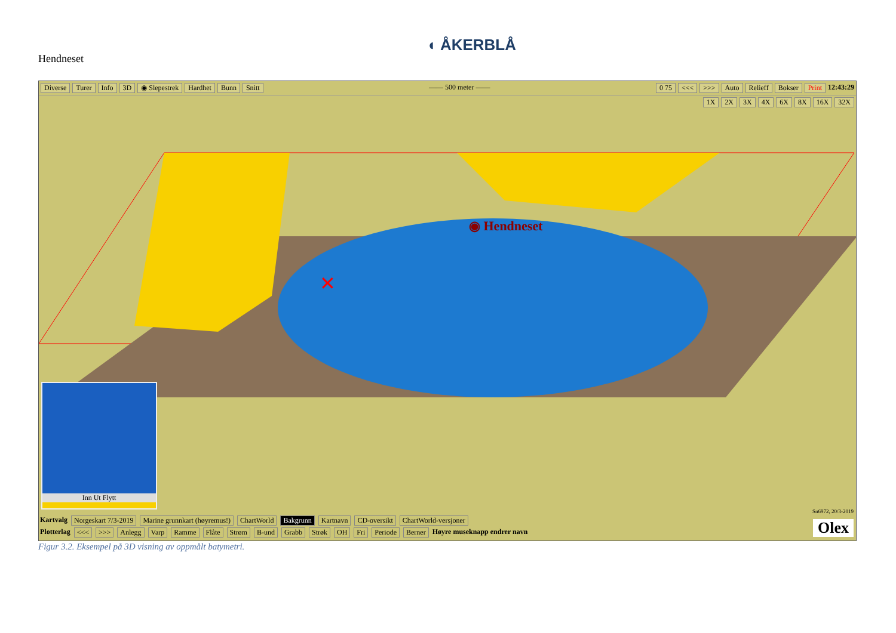Hendneset
◖ ÅKERBLÅ
Diverse Turer Info 3D ◉ Slepestrek Hardhet Bunn Snitt —— 500 meter —— 0 75 <<< >>> Auto Relieff Bokser Print 12:43:29
1X 2X 3X 4X 6X 8X 16X 32X
◉ Hendneset
✕
Inn Ut Flytt
Kartvalg Norgeskart 7/3-2019 Marine grunnkart (høyremus!) ChartWorld Bakgrunn Kartnavn CD-oversikt ChartWorld-versjoner
Plotterlag <<< >>> Anlegg Varp Ramme Flåte Strøm B-und Grabb Strøk OH Fri Periode Berner Høyre museknapp endrer navn
Sn6972, 20/3-2019
Olex
Figur 3.2. Eksempel på 3D visning av oppmålt batymetri.